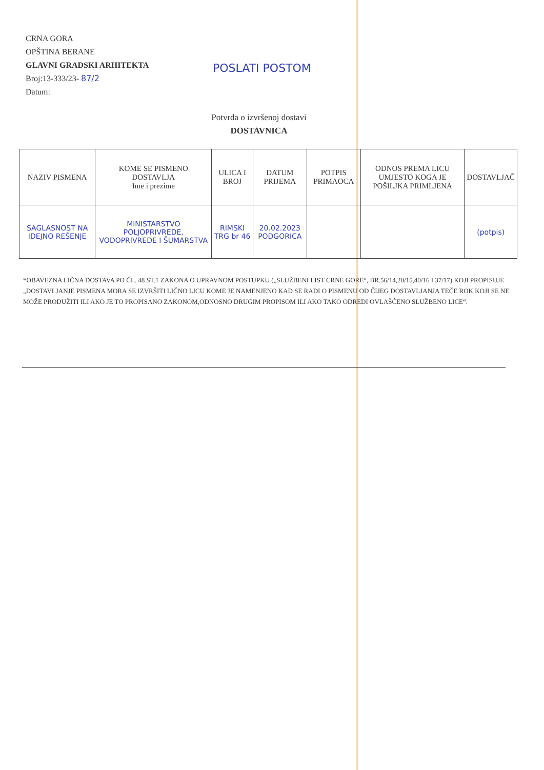CRNA GORA
OPŠTINA BERANE
GLAVNI GRADSKI ARHITEKTA
Broj:13-333/23- 87/2
Datum:
POSLATI POSTOM
Potvrda o izvršenoj dostavi
DOSTAVNICA
| NAZIV PISMENA | KOME SE PISMENO DOSTAVLJA Ime i prezime | ULICA I BROJ | DATUM PRIJEMA | POTPIS PRIMAOCA | ODNOS PREMA LICU UMJESTO KOGA JE POŠILJKA PRIMLJENA | DOSTAVLJAČ |
| --- | --- | --- | --- | --- | --- | --- |
| SAGLASNOST NA IDEJNO REŠENJE | MINISTARSTVO POLJOPRIVREDE, VODOPRIVREDE I ŠUMARSTVA | RIMSKI TRG br 46 | 20.02.2023 PODGORICA | | | (potpis) |
*OBAVEZNA LIČNA DOSTAVA PO ČL. 48 ST.1 ZAKONA O UPRAVNOM POSTUPKU („SLUŽBENI LIST CRNE GORE“, BR.56/14,20/15,40/16 I 37/17) KOJI PROPISUJE „DOSTAVLJANJE PISMENA MORA SE IZVRŠITI LIČNO LICU KOME JE NAMENJENO KAD SE RADI O PISMENU OD ČIJEG DOSTAVLJANJA TEČE ROK KOJI SE NE MOŽE PRODUŽITI ILI AKO JE TO PROPISANO ZAKONOM,ODNOSNO DRUGIM PROPISOM ILI AKO TAKO ODREDI OVLAŠĆENO SLUŽBENO LICE“.